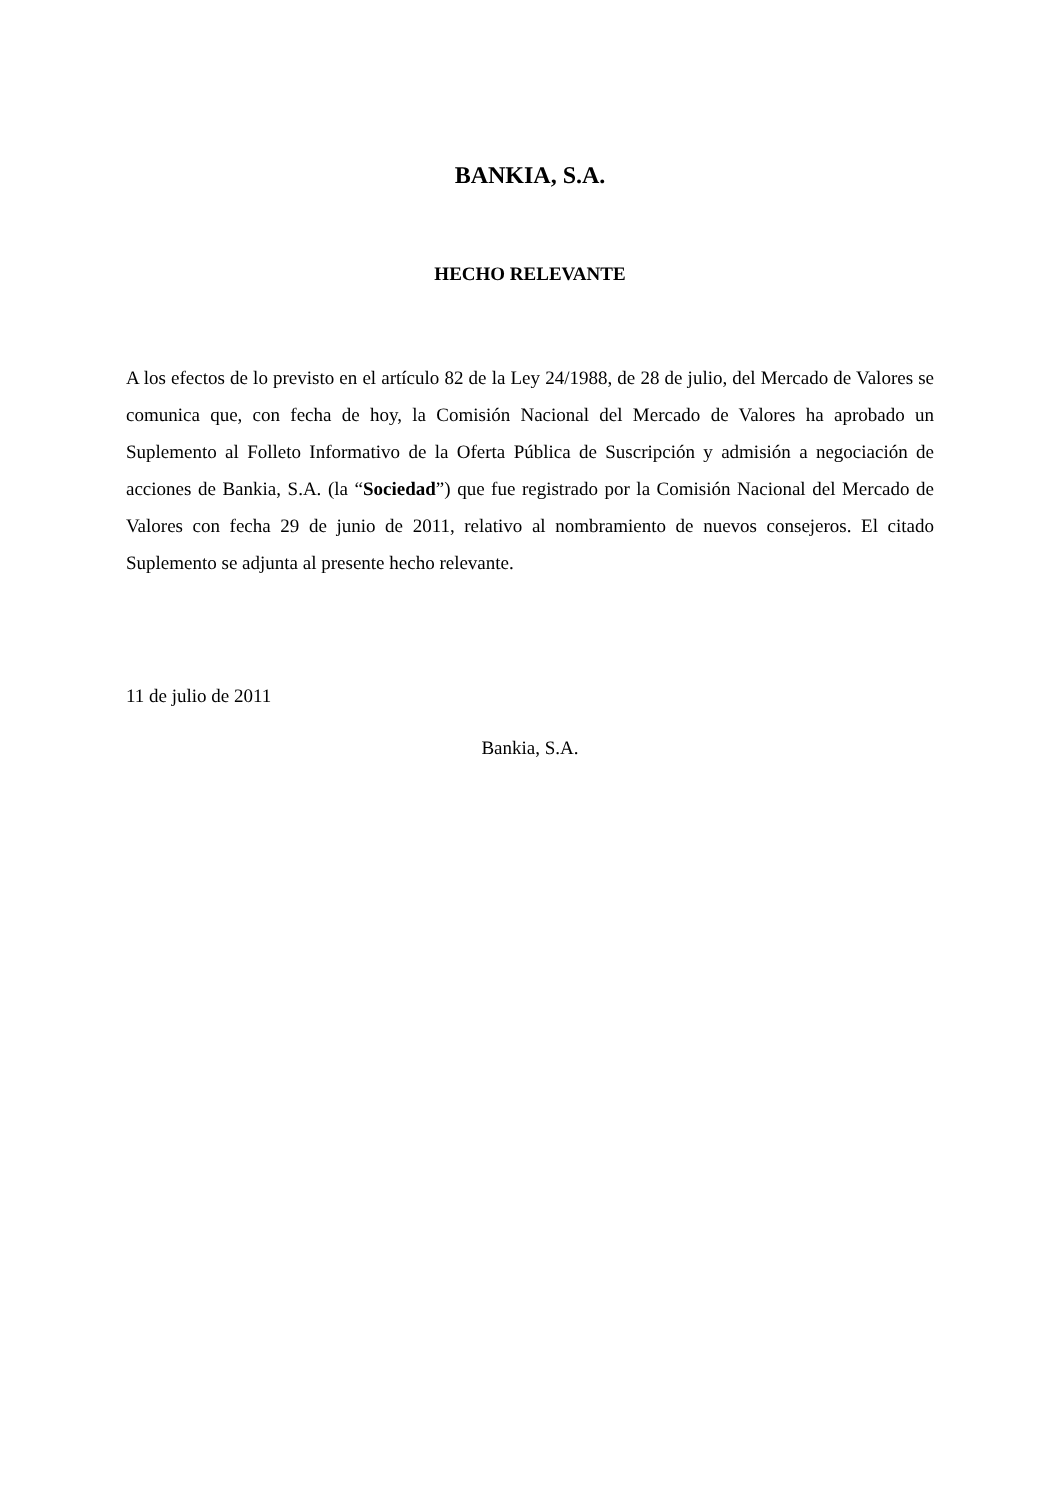BANKIA, S.A.
HECHO RELEVANTE
A los efectos de lo previsto en el artículo 82 de la Ley 24/1988, de 28 de julio, del Mercado de Valores se comunica que, con fecha de hoy, la Comisión Nacional del Mercado de Valores ha aprobado un Suplemento al Folleto Informativo de la Oferta Pública de Suscripción y admisión a negociación de acciones de Bankia, S.A. (la “Sociedad”) que fue registrado por la Comisión Nacional del Mercado de Valores con fecha 29 de junio de 2011, relativo al nombramiento de nuevos consejeros. El citado Suplemento se adjunta al presente hecho relevante.
11 de julio de 2011
Bankia, S.A.